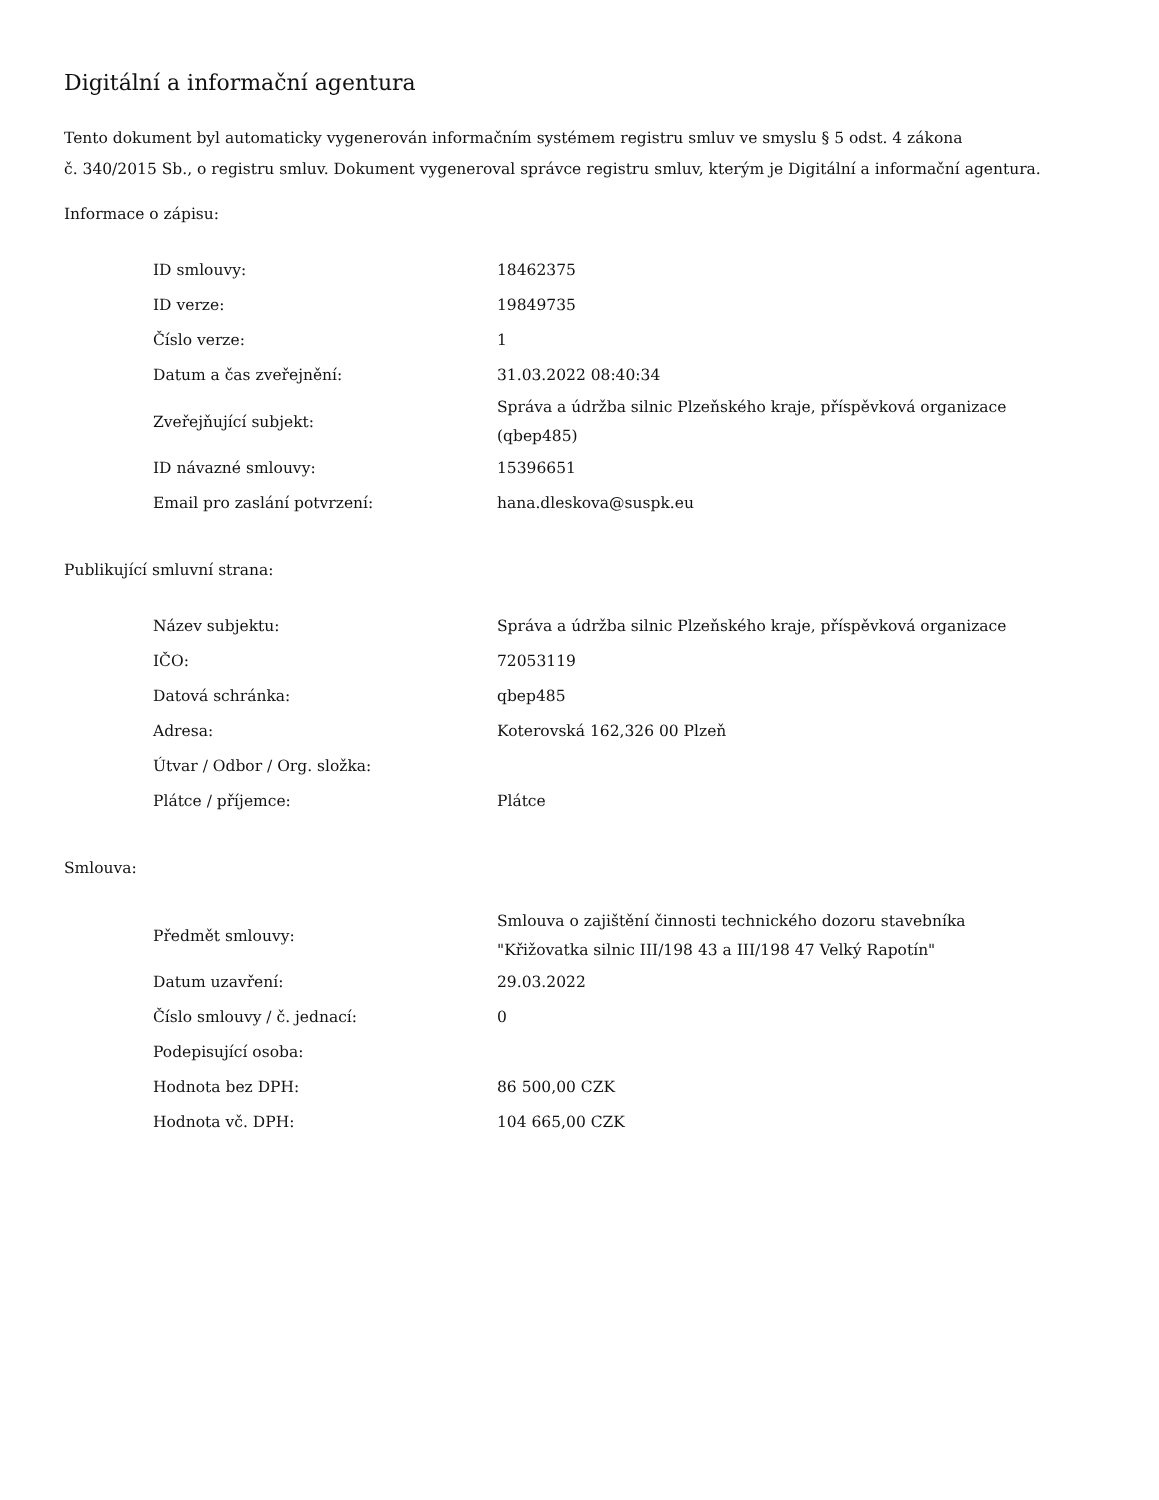Digitální a informační agentura
Tento dokument byl automaticky vygenerován informačním systémem registru smluv ve smyslu § 5 odst. 4 zákona
č. 340/2015 Sb., o registru smluv. Dokument vygeneroval správce registru smluv, kterým je Digitální a informační agentura.
Informace o zápisu:
| ID smlouvy: | 18462375 |
| ID verze: | 19849735 |
| Číslo verze: | 1 |
| Datum a čas zveřejnění: | 31.03.2022 08:40:34 |
| Zveřejňující subjekt: | Správa a údržba silnic Plzeňského kraje, příspěvková organizace (qbep485) |
| ID návazné smlouvy: | 15396651 |
| Email pro zaslání potvrzení: | hana.dleskova@suspk.eu |
Publikující smluvní strana:
| Název subjektu: | Správa a údržba silnic Plzeňského kraje, příspěvková organizace |
| IČO: | 72053119 |
| Datová schránka: | qbep485 |
| Adresa: | Koterovská 162,326 00 Plzeň |
| Útvar / Odbor / Org. složka: | |
| Plátce / příjemce: | Plátce |
Smlouva:
| Předmět smlouvy: | Smlouva o zajištění činnosti technického dozoru stavebníka "Křižovatka silnic III/198 43 a III/198 47 Velký Rapotín" |
| Datum uzavření: | 29.03.2022 |
| Číslo smlouvy / č. jednací: | 0 |
| Podepisující osoba: | |
| Hodnota bez DPH: | 86 500,00 CZK |
| Hodnota vč. DPH: | 104 665,00 CZK |